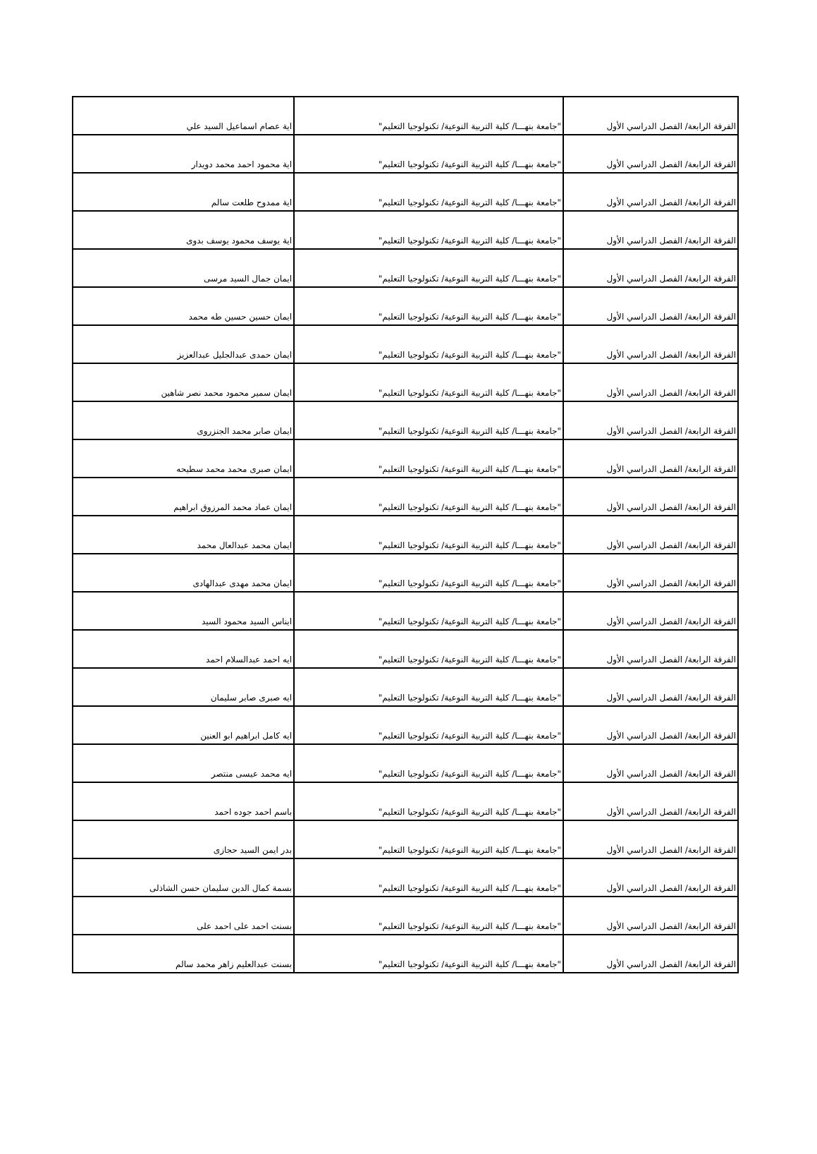| الفرقة الرابعة/ الفصل الدراسي الأول | "جامعة بنهـــا/ كلية التربية النوعية/ تكنولوجيا التعليم" | اية عصام اسماعيل السيد علي |
| الفرقة الرابعة/ الفصل الدراسي الأول | "جامعة بنهـــا/ كلية التربية النوعية/ تكنولوجيا التعليم" | اية محمود احمد محمد دويدار |
| الفرقة الرابعة/ الفصل الدراسي الأول | "جامعة بنهـــا/ كلية التربية النوعية/ تكنولوجيا التعليم" | اية ممدوح طلعت سالم |
| الفرقة الرابعة/ الفصل الدراسي الأول | "جامعة بنهـــا/ كلية التربية النوعية/ تكنولوجيا التعليم" | اية يوسف محمود يوسف بدوى |
| الفرقة الرابعة/ الفصل الدراسي الأول | "جامعة بنهـــا/ كلية التربية النوعية/ تكنولوجيا التعليم" | ايمان جمال السيد مرسى |
| الفرقة الرابعة/ الفصل الدراسي الأول | "جامعة بنهـــا/ كلية التربية النوعية/ تكنولوجيا التعليم" | ايمان حسين حسين طه محمد |
| الفرقة الرابعة/ الفصل الدراسي الأول | "جامعة بنهـــا/ كلية التربية النوعية/ تكنولوجيا التعليم" | ايمان حمدى عبدالجليل عبدالعزيز |
| الفرقة الرابعة/ الفصل الدراسي الأول | "جامعة بنهـــا/ كلية التربية النوعية/ تكنولوجيا التعليم" | ايمان سمير محمود محمد نصر شاهين |
| الفرقة الرابعة/ الفصل الدراسي الأول | "جامعة بنهـــا/ كلية التربية النوعية/ تكنولوجيا التعليم" | ايمان صابر محمد الجنزروى |
| الفرقة الرابعة/ الفصل الدراسي الأول | "جامعة بنهـــا/ كلية التربية النوعية/ تكنولوجيا التعليم" | ايمان صبرى محمد محمد سطيحه |
| الفرقة الرابعة/ الفصل الدراسي الأول | "جامعة بنهـــا/ كلية التربية النوعية/ تكنولوجيا التعليم" | ايمان عماد محمد المرزوق ابراهيم |
| الفرقة الرابعة/ الفصل الدراسي الأول | "جامعة بنهـــا/ كلية التربية النوعية/ تكنولوجيا التعليم" | ايمان محمد عبدالعال محمد |
| الفرقة الرابعة/ الفصل الدراسي الأول | "جامعة بنهـــا/ كلية التربية النوعية/ تكنولوجيا التعليم" | ايمان محمد مهدى عبدالهادى |
| الفرقة الرابعة/ الفصل الدراسي الأول | "جامعة بنهـــا/ كلية التربية النوعية/ تكنولوجيا التعليم" | ايناس السيد محمود السيد |
| الفرقة الرابعة/ الفصل الدراسي الأول | "جامعة بنهـــا/ كلية التربية النوعية/ تكنولوجيا التعليم" | ايه احمد عبدالسلام احمد |
| الفرقة الرابعة/ الفصل الدراسي الأول | "جامعة بنهـــا/ كلية التربية النوعية/ تكنولوجيا التعليم" | ايه صبرى صابر سليمان |
| الفرقة الرابعة/ الفصل الدراسي الأول | "جامعة بنهـــا/ كلية التربية النوعية/ تكنولوجيا التعليم" | ايه كامل ابراهيم ابو العنين |
| الفرقة الرابعة/ الفصل الدراسي الأول | "جامعة بنهـــا/ كلية التربية النوعية/ تكنولوجيا التعليم" | ايه محمد عيسى منتصر |
| الفرقة الرابعة/ الفصل الدراسي الأول | "جامعة بنهـــا/ كلية التربية النوعية/ تكنولوجيا التعليم" | باسم احمد جوده احمد |
| الفرقة الرابعة/ الفصل الدراسي الأول | "جامعة بنهـــا/ كلية التربية النوعية/ تكنولوجيا التعليم" | بدر ايمن السيد حجازى |
| الفرقة الرابعة/ الفصل الدراسي الأول | "جامعة بنهـــا/ كلية التربية النوعية/ تكنولوجيا التعليم" | بسمة كمال الدين سليمان حسن الشاذلى |
| الفرقة الرابعة/ الفصل الدراسي الأول | "جامعة بنهـــا/ كلية التربية النوعية/ تكنولوجيا التعليم" | بسنت احمد على احمد على |
| الفرقة الرابعة/ الفصل الدراسي الأول | "جامعة بنهـــا/ كلية التربية النوعية/ تكنولوجيا التعليم" | بسنت عبدالعليم زاهر محمد سالم |